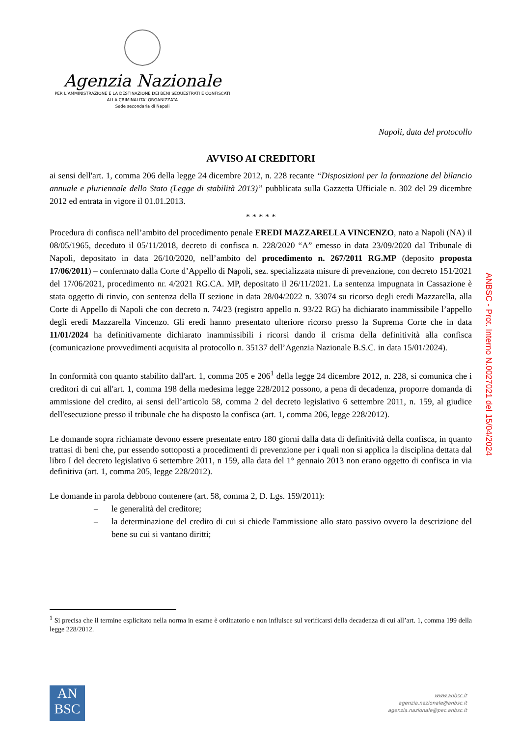Agenzia Nazionale
PER L’AMMINISTRAZIONE E LA DESTINAZIONE DEI BENI SEQUESTRATI E CONFISCATI
ALLA CRIMINALITA’ ORGANIZZATA
Sede secondaria di Napoli
Napoli, data del protocollo
AVVISO AI CREDITORI
ai sensi dell'art. 1, comma 206 della legge 24 dicembre 2012, n. 228 recante “Disposizioni per la formazione del bilancio annuale e pluriennale dello Stato (Legge di stabilità 2013)” pubblicata sulla Gazzetta Ufficiale n. 302 del 29 dicembre 2012 ed entrata in vigore il 01.01.2013.
* * * * *
Procedura di confisca nell’ambito del procedimento penale EREDI MAZZARELLA VINCENZO, nato a Napoli (NA) il 08/05/1965, deceduto il 05/11/2018, decreto di confisca n. 228/2020 “A” emesso in data 23/09/2020 dal Tribunale di Napoli, depositato in data 26/10/2020, nell’ambito del procedimento n. 267/2011 RG.MP (deposito proposta 17/06/2011) – confermato dalla Corte d’Appello di Napoli, sez. specializzata misure di prevenzione, con decreto 151/2021 del 17/06/2021, procedimento nr. 4/2021 RG.CA. MP, depositato il 26/11/2021. La sentenza impugnata in Cassazione è stata oggetto di rinvio, con sentenza della II sezione in data 28/04/2022 n. 33074 su ricorso degli eredi Mazzarella, alla Corte di Appello di Napoli che con decreto n. 74/23 (registro appello n. 93/22 RG) ha dichiarato inammissibile l’appello degli eredi Mazzarella Vincenzo. Gli eredi hanno presentato ulteriore ricorso presso la Suprema Corte che in data 11/01/2024 ha definitivamente dichiarato inammissibili i ricorsi dando il crisma della definitività alla confisca (comunicazione provvedimenti acquisita al protocollo n. 35137 dell’Agenzia Nazionale B.S.C. in data 15/01/2024).
In conformità con quanto stabilito dall'art. 1, comma 205 e 206<sup>1</sup> della legge 24 dicembre 2012, n. 228, si comunica che i creditori di cui all'art. 1, comma 198 della medesima legge 228/2012 possono, a pena di decadenza, proporre domanda di ammissione del credito, ai sensi dell’articolo 58, comma 2 del decreto legislativo 6 settembre 2011, n. 159, al giudice dell'esecuzione presso il tribunale che ha disposto la confisca (art. 1, comma 206, legge 228/2012).
Le domande sopra richiamate devono essere presentate entro 180 giorni dalla data di definitività della confisca, in quanto trattasi di beni che, pur essendo sottoposti a procedimenti di prevenzione per i quali non si applica la disciplina dettata dal libro I del decreto legislativo 6 settembre 2011, n 159, alla data del 1° gennaio 2013 non erano oggetto di confisca in via definitiva (art. 1, comma 205, legge 228/2012).
Le domande in parola debbono contenere (art. 58, comma 2, D. Lgs. 159/2011):
– le generalità del creditore;
– la determinazione del credito di cui si chiede l'ammissione allo stato passivo ovvero la descrizione del bene su cui si vantano diritti;
<sup>1</sup> Si precisa che il termine esplicitato nella norma in esame è ordinatorio e non influisce sul verificarsi della decadenza di cui all’art. 1, comma 199 della legge 228/2012.
ANBSC - Prot. Interno N.0027021 del 15/04/2024
AN
BSC
www.anbsc.it
agenzia.nazionale@anbsc.it
agenzia.nazionale@pec.anbsc.it